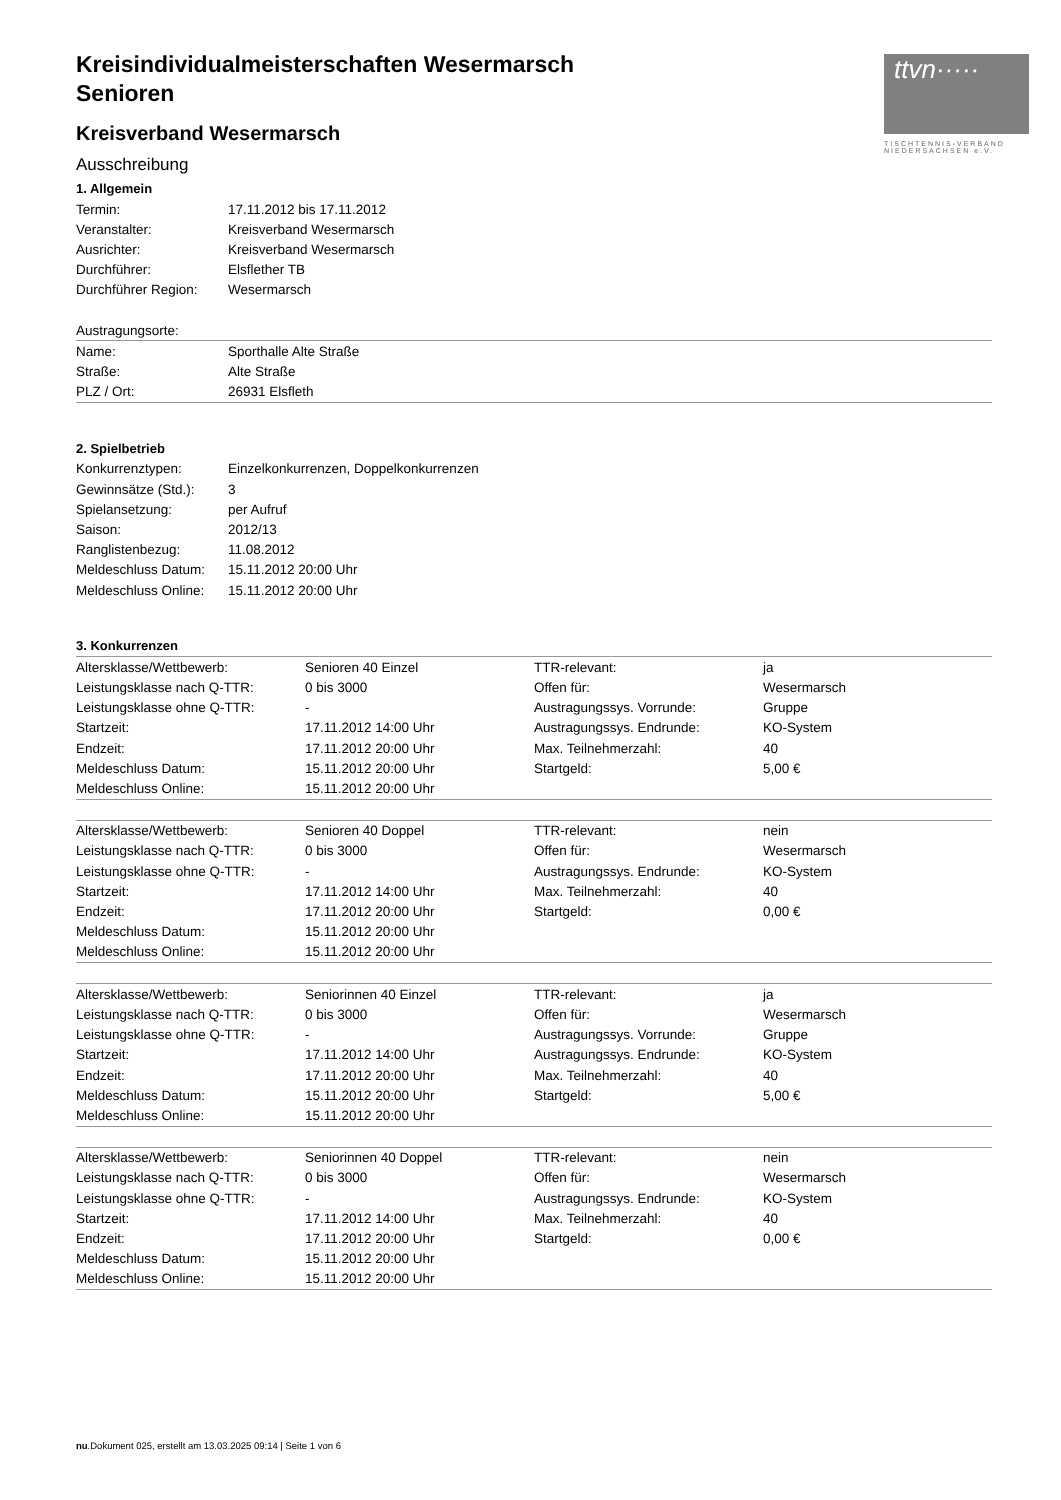ttvn·····
TISCHTENNIS-VERBAND NIEDERSACHSEN e.V.
Kreisindividualmeisterschaften Wesermarsch
Senioren
Kreisverband Wesermarsch
Ausschreibung
1. Allgemein
| Termin: | 17.11.2012 bis 17.11.2012 |
| Veranstalter: | Kreisverband Wesermarsch |
| Ausrichter: | Kreisverband Wesermarsch |
| Durchführer: | Elsflether TB |
| Durchführer Region: | Wesermarsch |
| Austragungsorte: | |
| Name: | Sporthalle Alte Straße |
| Straße: | Alte Straße |
| PLZ / Ort: | 26931 Elsfleth |
2. Spielbetrieb
| Konkurrenztypen: | Einzelkonkurrenzen, Doppelkonkurrenzen |
| Gewinnsätze (Std.): | 3 |
| Spielansetzung: | per Aufruf |
| Saison: | 2012/13 |
| Ranglistenbezug: | 11.08.2012 |
| Meldeschluss Datum: | 15.11.2012 20:00 Uhr |
| Meldeschluss Online: | 15.11.2012 20:00 Uhr |
3. Konkurrenzen
| Altersklasse/Wettbewerb: | Senioren 40 Einzel | TTR-relevant: | ja |
| Leistungsklasse nach Q-TTR: | 0 bis 3000 | Offen für: | Wesermarsch |
| Leistungsklasse ohne Q-TTR: | - | Austragungssys. Vorrunde: | Gruppe |
| Startzeit: | 17.11.2012 14:00 Uhr | Austragungssys. Endrunde: | KO-System |
| Endzeit: | 17.11.2012 20:00 Uhr | Max. Teilnehmerzahl: | 40 |
| Meldeschluss Datum: | 15.11.2012 20:00 Uhr | Startgeld: | 5,00 € |
| Meldeschluss Online: | 15.11.2012 20:00 Uhr | | |
| Altersklasse/Wettbewerb: | Senioren 40 Doppel | TTR-relevant: | nein |
| Leistungsklasse nach Q-TTR: | 0 bis 3000 | Offen für: | Wesermarsch |
| Leistungsklasse ohne Q-TTR: | - | Austragungssys. Endrunde: | KO-System |
| Startzeit: | 17.11.2012 14:00 Uhr | Max. Teilnehmerzahl: | 40 |
| Endzeit: | 17.11.2012 20:00 Uhr | Startgeld: | 0,00 € |
| Meldeschluss Datum: | 15.11.2012 20:00 Uhr | | |
| Meldeschluss Online: | 15.11.2012 20:00 Uhr | | |
| Altersklasse/Wettbewerb: | Seniorinnen 40 Einzel | TTR-relevant: | ja |
| Leistungsklasse nach Q-TTR: | 0 bis 3000 | Offen für: | Wesermarsch |
| Leistungsklasse ohne Q-TTR: | - | Austragungssys. Vorrunde: | Gruppe |
| Startzeit: | 17.11.2012 14:00 Uhr | Austragungssys. Endrunde: | KO-System |
| Endzeit: | 17.11.2012 20:00 Uhr | Max. Teilnehmerzahl: | 40 |
| Meldeschluss Datum: | 15.11.2012 20:00 Uhr | Startgeld: | 5,00 € |
| Meldeschluss Online: | 15.11.2012 20:00 Uhr | | |
| Altersklasse/Wettbewerb: | Seniorinnen 40 Doppel | TTR-relevant: | nein |
| Leistungsklasse nach Q-TTR: | 0 bis 3000 | Offen für: | Wesermarsch |
| Leistungsklasse ohne Q-TTR: | - | Austragungssys. Endrunde: | KO-System |
| Startzeit: | 17.11.2012 14:00 Uhr | Max. Teilnehmerzahl: | 40 |
| Endzeit: | 17.11.2012 20:00 Uhr | Startgeld: | 0,00 € |
| Meldeschluss Datum: | 15.11.2012 20:00 Uhr | | |
| Meldeschluss Online: | 15.11.2012 20:00 Uhr | | |
nu.Dokument 025, erstellt am 13.03.2025 09:14 | Seite 1 von 6